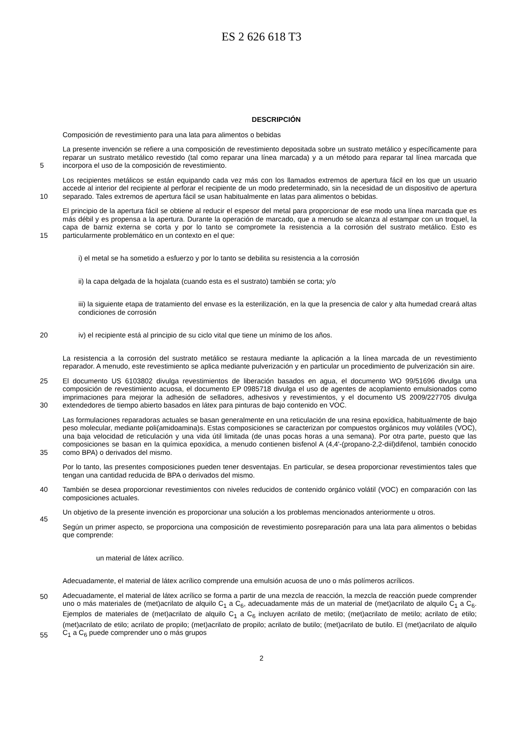ES 2 626 618 T3
DESCRIPCIÓN
Composición de revestimiento para una lata para alimentos o bebidas
La presente invención se refiere a una composición de revestimiento depositada sobre un sustrato metálico y específicamente para reparar un sustrato metálico revestido (tal como reparar una línea marcada) y a un método para reparar tal línea marcada que incorpora el uso de la composición de revestimiento.
5
Los recipientes metálicos se están equipando cada vez más con los llamados extremos de apertura fácil en los que un usuario accede al interior del recipiente al perforar el recipiente de un modo predeterminado, sin la necesidad de un dispositivo de apertura separado. Tales extremos de apertura fácil se usan habitualmente en latas para alimentos o bebidas.
10
El principio de la apertura fácil se obtiene al reducir el espesor del metal para proporcionar de ese modo una línea marcada que es más débil y es propensa a la apertura. Durante la operación de marcado, que a menudo se alcanza al estampar con un troquel, la capa de barniz externa se corta y por lo tanto se compromete la resistencia a la corrosión del sustrato metálico. Esto es particularmente problemático en un contexto en el que:
15
i) el metal se ha sometido a esfuerzo y por lo tanto se debilita su resistencia a la corrosión
ii) la capa delgada de la hojalata (cuando esta es el sustrato) también se corta; y/o
iii) la siguiente etapa de tratamiento del envase es la esterilización, en la que la presencia de calor y alta humedad creará altas condiciones de corrosión
iv) el recipiente está al principio de su ciclo vital que tiene un mínimo de los años.
20
La resistencia a la corrosión del sustrato metálico se restaura mediante la aplicación a la línea marcada de un revestimiento reparador. A menudo, este revestimiento se aplica mediante pulverización y en particular un procedimiento de pulverización sin aire.
El documento US 6103802 divulga revestimientos de liberación basados en agua, el documento WO 99/51696 divulga una composición de revestimiento acuosa, el documento EP 0985718 divulga el uso de agentes de acoplamiento emulsionados como imprimaciones para mejorar la adhesión de selladores, adhesivos y revestimientos, y el documento US 2009/227705 divulga extendedores de tiempo abierto basados en látex para pinturas de bajo contenido en VOC. 25
30
Las formulaciones reparadoras actuales se basan generalmente en una reticulación de una resina epoxídica, habitualmente de bajo peso molecular, mediante poli(amidoamina)s. Estas composiciones se caracterizan por compuestos orgánicos muy volátiles (VOC), una baja velocidad de reticulación y una vida útil limitada (de unas pocas horas a una semana). Por otra parte, puesto que las composiciones se basan en la química epoxídica, a menudo contienen bisfenol A (4,4'-(propano-2,2-diil)difenol, también conocido como BPA) o derivados del mismo.
35
Por lo tanto, las presentes composiciones pueden tener desventajas. En particular, se desea proporcionar revestimientos tales que tengan una cantidad reducida de BPA o derivados del mismo.
También se desea proporcionar revestimientos con niveles reducidos de contenido orgánico volátil (VOC) en comparación con las composiciones actuales. 40
Un objetivo de la presente invención es proporcionar una solución a los problemas mencionados anteriormente u otros.
Según un primer aspecto, se proporciona una composición de revestimiento posreparación para una lata para alimentos o bebidas que comprende:
45
un material de látex acrílico.
Adecuadamente, el material de látex acrílico comprende una emulsión acuosa de uno o más polímeros acrílicos.
50
Adecuadamente, el material de látex acrílico se forma a partir de una mezcla de reacción, la mezcla de reacción puede comprender uno o más materiales de (met)acrilato de alquilo C<sub>1</sub> a C<sub>6</sub>, adecuadamente más de un material de (met)acrilato de alquilo C<sub>1</sub> a C<sub>6</sub>. Ejemplos de materiales de (met)acrilato de alquilo C<sub>1</sub> a C<sub>6</sub> incluyen acrilato de metilo; (met)acrilato de metilo; acrilato de etilo; (met)acrilato de etilo; acrilato de propilo; (met)acrilato de propilo; acrilato de butilo; (met)acrilato de butilo. El (met)acrilato de alquilo C<sub>1</sub> a C<sub>6</sub> puede comprender uno o más grupos
55
2